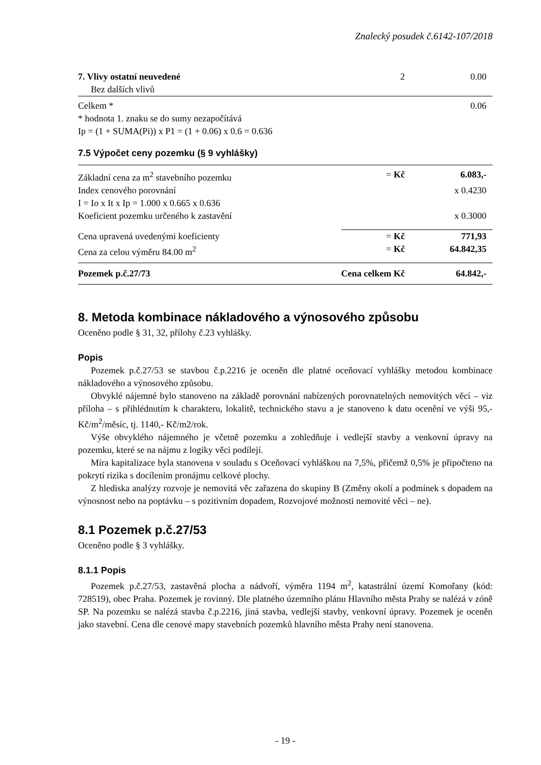Znalecký posudek č.6142-107/2018
| 7. Vlivy ostatní neuvedené | 2 | 0.00 |
| Bez dalších vlivů | | |
| Celkem * | | 0.06 |
| * hodnota 1. znaku se do sumy nezapočítává | | |
| Ip = (1 + SUMA(Pi)) x P1 = (1 + 0.06) x 0.6 = 0.636 | | |
7.5 Výpočet ceny pozemku (§ 9 vyhlášky)
| Základní cena za m<sup>2</sup> stavebního pozemku | = Kč | 6.083,- |
| Index cenového porovnání | | x 0.4230 |
| I = Io x It x Ip = 1.000 x 0.665 x 0.636 | | |
| Koeficient pozemku určeného k zastavění | | x 0.3000 |
| Cena upravená uvedenými koeficienty | = Kč | 771,93 |
| Cena za celou výměru 84.00 m<sup>2</sup> | = Kč | 64.842,35 |
| Pozemek p.č.27/73 | Cena celkem Kč | 64.842,- |
8. Metoda kombinace nákladového a výnosového způsobu
Oceněno podle § 31, 32, přílohy č.23 vyhlášky.
Popis
Pozemek p.č.27/53 se stavbou č.p.2216 je oceněn dle platné oceňovací vyhlášky metodou kombinace nákladového a výnosového způsobu.
Obvyklé nájemné bylo stanoveno na základě porovnání nabízených porovnatelných nemovitých věcí – viz příloha – s přihlédnutím k charakteru, lokalitě, technického stavu a je stanoveno k datu ocenění ve výši 95,- Kč/m<sup>2</sup>/měsíc, tj. 1140,- Kč/m2/rok.
Výše obvyklého nájemného je včetně pozemku a zohledňuje i vedlejší stavby a venkovní úpravy na pozemku, které se na nájmu z logiky věci podílejí.
Míra kapitalizace byla stanovena v souladu s Oceňovací vyhláškou na 7,5%, přičemž 0,5% je připočteno na pokrytí rizika s docílením pronájmu celkové plochy.
Z hlediska analýzy rozvoje je nemovitá věc zařazena do skupiny B (Změny okolí a podmínek s dopadem na výnosnost nebo na poptávku – s pozitivním dopadem, Rozvojové možnosti nemovité věci – ne).
8.1 Pozemek p.č.27/53
Oceněno podle § 3 vyhlášky.
8.1.1 Popis
Pozemek p.č.27/53, zastavěná plocha a nádvoří, výměra 1194 m<sup>2</sup>, katastrální území Komořany (kód: 728519), obec Praha. Pozemek je rovinný. Dle platného územního plánu Hlavního města Prahy se nalézá v zóně SP. Na pozemku se nalézá stavba č.p.2216, jiná stavba, vedlejší stavby, venkovní úpravy. Pozemek je oceněn jako stavební. Cena dle cenové mapy stavebních pozemků hlavního města Prahy není stanovena.
- 19 -